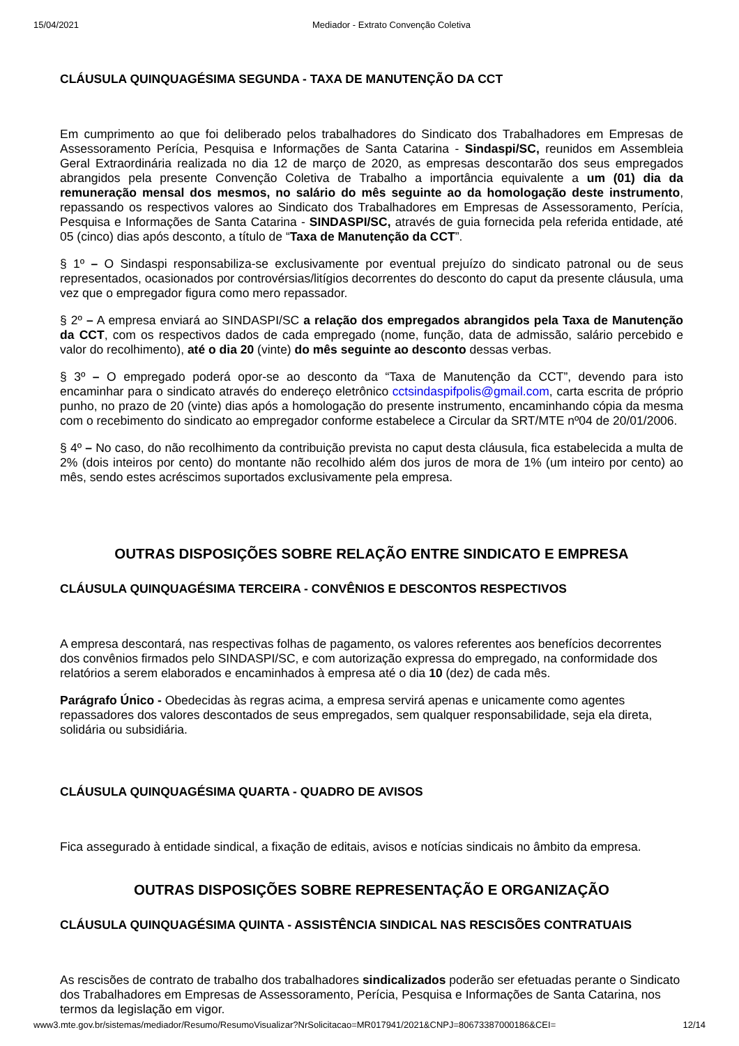15/04/2021 Mediador - Extrato Convenção Coletiva
CLÁUSULA QUINQUAGÉSIMA SEGUNDA - TAXA DE MANUTENÇÃO DA CCT
Em cumprimento ao que foi deliberado pelos trabalhadores do Sindicato dos Trabalhadores em Empresas de Assessoramento Perícia, Pesquisa e Informações de Santa Catarina - Sindaspi/SC, reunidos em Assembleia Geral Extraordinária realizada no dia 12 de março de 2020, as empresas descontarão dos seus empregados abrangidos pela presente Convenção Coletiva de Trabalho a importância equivalente a um (01) dia da remuneração mensal dos mesmos, no salário do mês seguinte ao da homologação deste instrumento, repassando os respectivos valores ao Sindicato dos Trabalhadores em Empresas de Assessoramento, Perícia, Pesquisa e Informações de Santa Catarina - SINDASPI/SC, através de guia fornecida pela referida entidade, até 05 (cinco) dias após desconto, a título de “Taxa de Manutenção da CCT”.
§ 1º – O Sindaspi responsabiliza-se exclusivamente por eventual prejuízo do sindicato patronal ou de seus representados, ocasionados por controvérsias/litígios decorrentes do desconto do caput da presente cláusula, uma vez que o empregador figura como mero repassador.
§ 2º – A empresa enviará ao SINDASPI/SC a relação dos empregados abrangidos pela Taxa de Manutenção da CCT, com os respectivos dados de cada empregado (nome, função, data de admissão, salário percebido e valor do recolhimento), até o dia 20 (vinte) do mês seguinte ao desconto dessas verbas.
§ 3º – O empregado poderá opor-se ao desconto da “Taxa de Manutenção da CCT”, devendo para isto encaminhar para o sindicato através do endereço eletrônico cctsindaspifpolis@gmail.com, carta escrita de próprio punho, no prazo de 20 (vinte) dias após a homologação do presente instrumento, encaminhando cópia da mesma com o recebimento do sindicato ao empregador conforme estabelece a Circular da SRT/MTE nº04 de 20/01/2006.
§ 4º – No caso, do não recolhimento da contribuição prevista no caput desta cláusula, fica estabelecida a multa de 2% (dois inteiros por cento) do montante não recolhido além dos juros de mora de 1% (um inteiro por cento) ao mês, sendo estes acréscimos suportados exclusivamente pela empresa.
OUTRAS DISPOSIÇÕES SOBRE RELAÇÃO ENTRE SINDICATO E EMPRESA
CLÁUSULA QUINQUAGÉSIMA TERCEIRA - CONVÊNIOS E DESCONTOS RESPECTIVOS
A empresa descontará, nas respectivas folhas de pagamento, os valores referentes aos benefícios decorrentes dos convênios firmados pelo SINDASPI/SC, e com autorização expressa do empregado, na conformidade dos relatórios a serem elaborados e encaminhados à empresa até o dia 10 (dez) de cada mês.
Parágrafo Único - Obedecidas às regras acima, a empresa servirá apenas e unicamente como agentes repassadores dos valores descontados de seus empregados, sem qualquer responsabilidade, seja ela direta, solidária ou subsidiária.
CLÁUSULA QUINQUAGÉSIMA QUARTA - QUADRO DE AVISOS
Fica assegurado à entidade sindical, a fixação de editais, avisos e notícias sindicais no âmbito da empresa.
OUTRAS DISPOSIÇÕES SOBRE REPRESENTAÇÃO E ORGANIZAÇÃO
CLÁUSULA QUINQUAGÉSIMA QUINTA - ASSISTÊNCIA SINDICAL NAS RESCISÕES CONTRATUAIS
As rescisões de contrato de trabalho dos trabalhadores sindicalizados poderão ser efetuadas perante o Sindicato dos Trabalhadores em Empresas de Assessoramento, Perícia, Pesquisa e Informações de Santa Catarina, nos termos da legislação em vigor.
www3.mte.gov.br/sistemas/mediador/Resumo/ResumoVisualizar?NrSolicitacao=MR017941/2021&CNPJ=80673387000186&CEI= 12/14